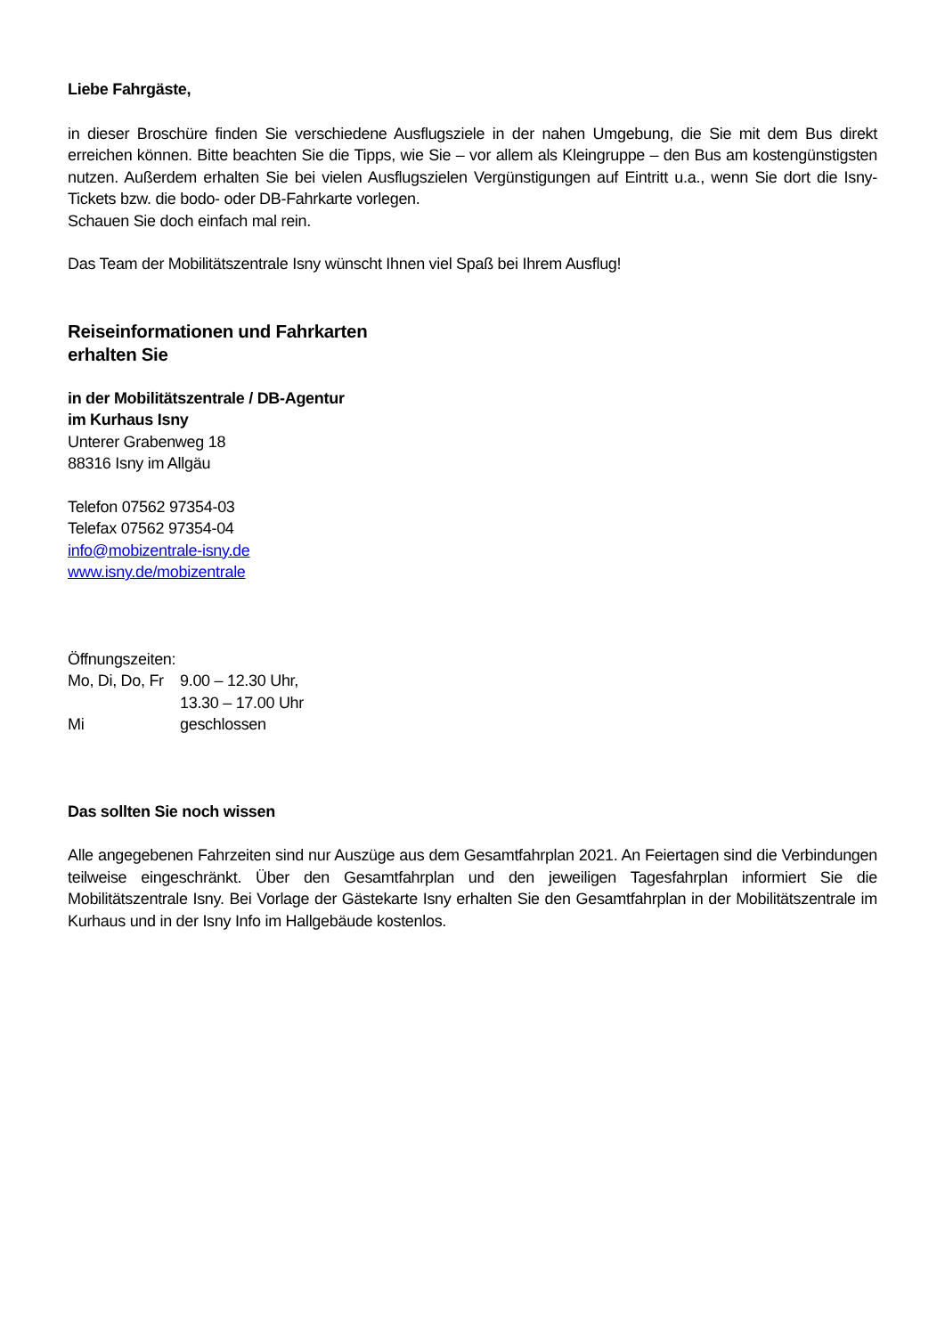Liebe Fahrgäste,
in dieser Broschüre finden Sie verschiedene Ausflugsziele in der nahen Umgebung, die Sie mit dem Bus direkt erreichen können. Bitte beachten Sie die Tipps, wie Sie – vor allem als Kleingruppe – den Bus am kostengünstigsten nutzen. Außerdem erhalten Sie bei vielen Ausflugszielen Vergünstigungen auf Eintritt u.a., wenn Sie dort die Isny-Tickets bzw. die bodo- oder DB-Fahrkarte vorlegen.
Schauen Sie doch einfach mal rein.
Das Team der Mobilitätszentrale Isny wünscht Ihnen viel Spaß bei Ihrem Ausflug!
Reiseinformationen und Fahrkarten
erhalten Sie
in der Mobilitätszentrale / DB-Agentur
im Kurhaus Isny
Unterer Grabenweg 18
88316 Isny im Allgäu
Telefon 07562 97354-03
Telefax 07562 97354-04
info@mobizentrale-isny.de
www.isny.de/mobizentrale
Öffnungszeiten:
| Mo, Di, Do, Fr | 9.00 – 12.30 Uhr, |
| | 13.30 – 17.00 Uhr |
| Mi | geschlossen |
Das sollten Sie noch wissen
Alle angegebenen Fahrzeiten sind nur Auszüge aus dem Gesamtfahrplan 2021. An Feiertagen sind die Verbindungen teilweise eingeschränkt. Über den Gesamtfahrplan und den jeweiligen Tagesfahrplan informiert Sie die Mobilitätszentrale Isny. Bei Vorlage der Gästekarte Isny erhalten Sie den Gesamtfahrplan in der Mobilitätszentrale im Kurhaus und in der Isny Info im Hallgebäude kostenlos.